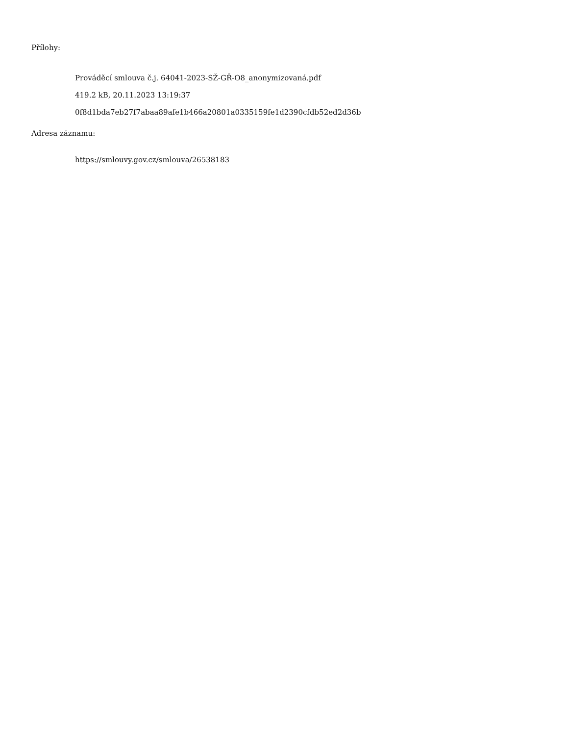Přílohy:
Prováděcí smlouva č.j. 64041-2023-SŽ-GŘ-O8_anonymizovaná.pdf
419.2 kB, 20.11.2023 13:19:37
0f8d1bda7eb27f7abaa89afe1b466a20801a0335159fe1d2390cfdb52ed2d36b
Adresa záznamu:
https://smlouvy.gov.cz/smlouva/26538183